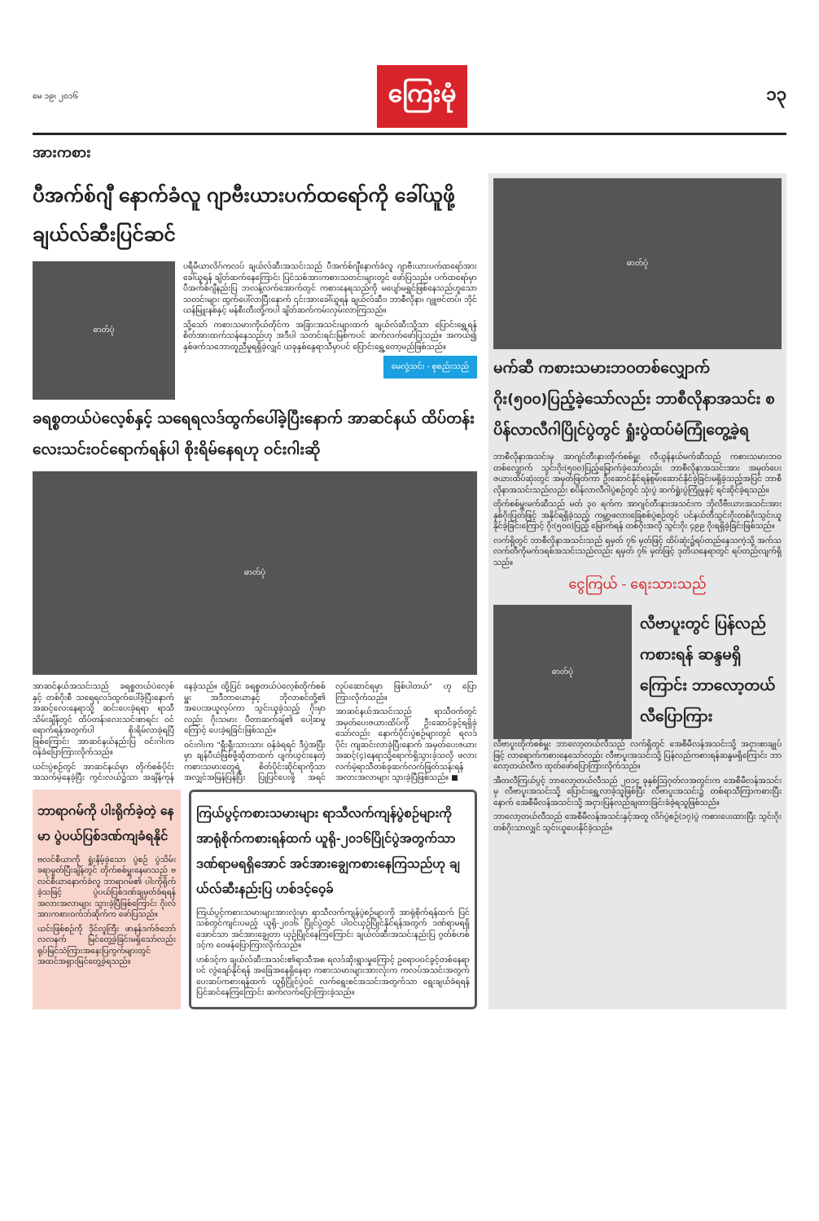မေ ၁၉၊ ၂၀၁၆ ကြေးမုံ ၁၃
အားကစား
ပီအက်စ်ဂျီ နောက်ခံလူ ဂျာဗီးယားပက်ထရော်ကို ခေါ်ယူဖို့ ချယ်လ်ဆီးပြင်ဆင်
ဓာတ်ပုံ
ပရီမီယာလိဂ်ကလပ် ချယ်လ်ဆီးအသင်းသည် ပီအက်စ်ဂျီနောက်ခံလူ ဂျာဗီးယားပက်ထရော်အား ခေါ်ယူရန် ချိတ်ဆက်နေကြောင်း ပြင်သစ်အားကစားသတင်းများတွင် ဖော်ပြသည်။ ပက်ထရော်မှာ ပီအက်စ်ဂျီနည်းပြ ဘလန့်လက်အောက်တွင် ကစားနေရသည်ကို မပျော်မရွှင်ဖြစ်နေသည်ဟူသောသတင်းများ ထွက်ပေါ်လာပြီးနောက် ၎င်းအားခေါ်ယူရန် ချယ်လ်ဆီး၊ ဘာစီလိုနာ၊ ဂျူဗင်တပ်၊ ဘိုင်ယန်မြူးနစ်နှင့် မန်စီးတီးတို့ကပါ ချိတ်ဆက်ကမ်းလှမ်းလာကြသည်။
သို့သော် ကစားသမားကိုယ်တိုင်က အခြားအသင်းများထက် ချယ်လ်ဆီးသို့သာ ပြောင်းရွှေ့ရန် စိတ်အားထက်သန်နေသည်ဟု အဒီပါ သတင်းရင်းမြစ်ကပင် ဆက်လက်ဖော်ပြသည်။ အကယ်၍ နှစ်ဖက်သဘောတူညီမှုရရှိခဲ့လျှင် ယခုနှစ်နွေရာသီမှာပင် ပြောင်းရွှေ့တော့မည်ဖြစ်သည်။
မေလှဲ့သင်း - စုစည်းသည်
ခရစ္စတယ်ပဲလေ့စ်နှင့် သရေရလဒ်ထွက်ပေါ်ခဲ့ပြီးနောက် အာဆင်နယ် ထိပ်တန်းလေးသင်းဝင်ရောက်ရန်ပါ စိုးရိမ်နေရဟု ဝင်းဂါးဆို
ဓာတ်ပုံ
အာဆင်နယ်အသင်းသည် ခရစ္စတယ်ပဲလေ့စ်နှင့် တစ်ဂိုးစီ သရေရလဒ်ထွက်ပေါ်ခဲ့ပြီးနောက် အဆင့်လေးနေရာသို့ ဆင်းပေးခဲ့ရရာ ရာသီသိမ်းချိန်တွင် ထိပ်တန်းလေးသင်းစာရင်း ဝင်ရောက်ရန်အတွက်ပါ စိုးရိမ်လာခဲ့ရပြီဖြစ်ကြောင်း အာဆင်နယ်နည်းပြ ဝင်းဂါးက ဝန်ခံပြောကြားလိုက်သည်။
ယင်းပွဲစဉ်တွင် အာဆင်နယ်မှာ တိုက်စစ်ပိုင်းအသက်မဲ့နေခဲ့ပြီး ကွင်းလယ်၌သာ အချိန်ကုန်နေခဲ့သည်။ ထို့ပြင် ခရစ္စတယ်ပဲလေ့စ်တိုက်စစ်မှူး အဒီဘာယောနှင့် ဘိုလာစင်တို့၏ အပေးအယူလုပ်ကာ သွင်းယူခဲ့သည့် ဂိုးမှာလည်း ဂိုးသမား ပီတာဆက်ချ်၏ ပေါ့ဆမှုကြောင့် ပေးခဲ့ရခြင်းဖြစ်သည်။
ဝင်းဂါးက "ရှီးရှီးသားသား ဝန်ခံရရင် ဒီပွဲအပြီးမှာ ချန်ပီယံဖြစ်ဖို့ဆိုတာထက် ပျက်ယွင်းနေတဲ့ ကစားသမားတွေရဲ့ စိတ်ပိုင်းဆိုင်ရာကိုသာ အလျှင်အမြန်ပြန်ပြီး ပြုပြင်ပေးဖို့ အရင်လုပ်ဆောင်ရမှာ ဖြစ်ပါတယ်" ဟု ပြောကြားလိုက်သည်။
အာဆင်နယ်အသင်းသည် ရာသီဝက်တွင် အမှတ်ပေးဇယားထိပ်ကို ဦးဆောင်ခွင့်ရရှိခဲ့သော်လည်း နောက်ပိုင်းပွဲစဉ်များတွင် ရလဒ်ပိုင်း ကျဆင်းလာခဲ့ပြီးနောက် အမှတ်ပေးဇယား အဆင့်(၄)နေရာသို့ရောက်ရှိသွားခဲ့သလို ဖလားလက်မဲ့ရာသီတစ်ခုဆက်လက်ဖြတ်သန်းရန် အလားအလာများ သွားခဲ့ပြီဖြစ်သည်။ ■
ဘာရာဂမ်ကို ပါးရိုက်ခဲ့တဲ့ နေမာ ပွဲပယ်ပြစ်ဒဏ်ကျခံရနိုင်
ဗလင်စီယာကို ရှုံးနိမ့်ခဲ့သော ပွဲစဉ် ပွဲသိမ်းခရာမှုတ်ပြီးချိန်တွင် တိုက်စစ်မှူးနေမာသည် ဗလင်စီယာနောက်ခံလူ ဘာရာဂမ်၏ ပါးကိုရိုက်ခဲ့သဖြင့် ပွဲပယ်ပြစ်ဒဏ်ချမှတ်ခံရရန် အလားအလာများ သွားခဲ့ပြီဖြစ်ကြောင်း ဂိုးလ်အားကစားဝက်ဘ်ဆိုက်က ဖော်ပြသည်။
ယင်းဖြစ်စဉ်ကို ဒိုင်လူကြီး ဖာနန်ဒက်ဇ်ဘော်လလနက် မြင်တွေ့ခဲ့ခြင်းမရှိသော်လည်း ရုပ်မြင်သံကြားအနေးပြကွက်များတွင် အထင်အရှားမြင်တွေ့ခဲ့ရသည်။
ကြယ်ပွင့်ကစားသမားများ ရာသီလက်ကျန်ပွဲစဉ်များကို အာရုံစိုက်ကစားရန်ထက် ယူရို-၂၀၁၆ပြိုင်ပွဲအတွက်သာ ဒဏ်ရာမရရှိအောင် အင်အားချွေကစားနေကြသည်ဟု ချယ်လ်ဆီးနည်းပြ ဟစ်ဒင့်ဝေ့ခ်
ကြယ်ပွင့်ကစားသမားများအားလုံးမှာ ရာသီလက်ကျန်ပွဲစဉ်များကို အာရုံစိုက်ရန်ထက် ပြင်သစ်တွင်ကျင်းပမည့် ယူရို-၂၀၁၆ ပြိုင်ပွဲတွင် ပါဝင်ယှဉ်ပြိုင်နိုင်ရန်အတွက် ဒဏ်ရာမရရှိအောင်သာ အင်အားချွေတာ ယှဉ်ပြိုင်နေကြကြောင်း ချယ်လ်ဆီးအသင်းနည်းပြ ဂွတ်စ်ဟစ်ဒင့်က ဝေဖန်ပြောကြားလိုက်သည်။
ဟစ်ဒင့်က ချယ်လ်ဆီးအသင်း၏ရာသီအစ ရလဒ်ဆိုးရွားမှုကြောင့် ဥရောပဝင်ခွင့်တစ်နေရာပင် လွဲချော်နိုင်ရန် အခြေအနေရှိနေရာ ကစားသမားများအားလုံးက ကလပ်အသင်းအတွက် ပေးဆပ်ကစားရန်ထက် ယူရိုပြိုင်ပွဲဝင် လက်ရွေးစင်အသင်းအတွက်သာ ရွေးချယ်ခံရရန် ပြင်ဆင်နေကြကြောင်း ဆက်လက်ပြောကြားခဲ့သည်။
ဓာတ်ပုံ
မက်ဆီ ကစားသမားဘဝတစ်လျှောက် ဂိုး(၅၀၀)ပြည့်ခဲ့သော်လည်း ဘာစီလိုနာအသင်း စပိန်လာလီဂါပြိုင်ပွဲတွင် ရှုံးပွဲထပ်မံကြုံတွေ့ခဲ့ရ
ဘာစီလိုနာအသင်းမှ အာဂျင်တီးနားတိုက်စစ်မှူး လီယွန်နယ်မက်ဆီသည် ကစားသမားဘဝတစ်လျှောက် သွင်းဂိုး(၅၀၀)ပြည့်မြောက်ခဲ့သော်လည်း ဘာစီလိုနာအသင်းအား အမှတ်ပေးဇယားထိပ်ဆုံးတွင် အမှတ်ဖြတ်ကာ ဦးဆောင်နိုင်ရန်စွမ်းဆောင်နိုင်ခဲ့ခြင်းမရှိခဲ့သည့်အပြင် ဘာစီလိုနာအသင်းသည်လည်း စပိန်လာလီဂါပွဲစဉ်တွင် သုံးပွဲ ဆက်ရှုံးပွဲကြုံမှုနှင့် ရင်ဆိုင်ခဲ့ရသည်။
တိုက်စစ်မှူးမက်ဆီသည် မတ် ၃၀ ရက်က အာဂျင်တီးနားအသင်းက ဘိုလီဗီးယားအသင်းအား နှစ်ဂိုးပြတ်ဖြင့် အနိုင်ရရှိခဲ့သည့် ကမ္ဘာ့ဖလားခြေစစ်ပွဲစဉ်တွင် ပင်နယ်တီသွင်းဂိုးတစ်ဂိုးသွင်းယူနိုင်ခဲ့ခြင်းကြောင့် ဂိုး(၅၀၀)ပြည့် မြောက်ရန် တစ်ဂိုးအလို သွင်းဂိုး ၄၉၉ ဂိုးရရှိခဲ့ခြင်းဖြစ်သည်။
လက်ရှိတွင် ဘာစီလိုနာအသင်းသည် ရမှတ် ၇၆ မှတ်ဖြင့် ထိပ်ဆုံး၌ရပ်တည်နေသကဲ့သို့ အက်သလက်တီကိုမက်ဒရစ်အသင်းသည်လည်း ရမှတ် ၇၆ မှတ်ဖြင့် ဒုတိယနေရာတွင် ရပ်တည်လျက်ရှိသည်။
ငွေကြယ် - ရေးသားသည်
ဓာတ်ပုံ
လီဗာပူးတွင် ပြန်လည်ကစားရန် ဆန္ဒမရှိကြောင်း ဘာလော့တယ်လီပြောကြား
လီဗာပူးတိုက်စစ်မှူး ဘာလော့တယ်လီသည် လက်ရှိတွင် အေစီမီလန်အသင်းသို့ အငှားစာချုပ်ဖြင့် လာရောက်ကစားနေသော်လည်း လီဗာပူးအသင်းသို့ ပြန်လည်ကစားရန်ဆန္ဒမရှိကြောင်း ဘာလော့တယ်လီက ထုတ်ဖော်ပြောကြားလိုက်သည်။
အီတလီကြယ်ပွင့် ဘာလော့တယ်လီသည် ၂၀၁၄ ခုနှစ်ဩဂုတ်လအတွင်းက အေစီမီလန်အသင်းမှ လီဗာပူးအသင်းသို့ ပြောင်းရွှေ့လာခဲ့သူဖြစ်ပြီး လီဗာပူးအသင်း၌ တစ်ရာသီကြာကစားပြီးနောက် အေစီမီလန်အသင်းသို့ အငှားပြန်လည်ချထားခြင်းခံခဲ့ရသူဖြစ်သည်။
ဘာလော့တယ်လီသည် အေစီမီလန်အသင်းနှင့်အတူ လိဂ်ပွဲစဉ်(၁၇)ပွဲ ကစားပေးထားပြီး သွင်းဂိုးတစ်ဂိုးသာလျှင် သွင်းယူပေးနိုင်ခဲ့သည်။